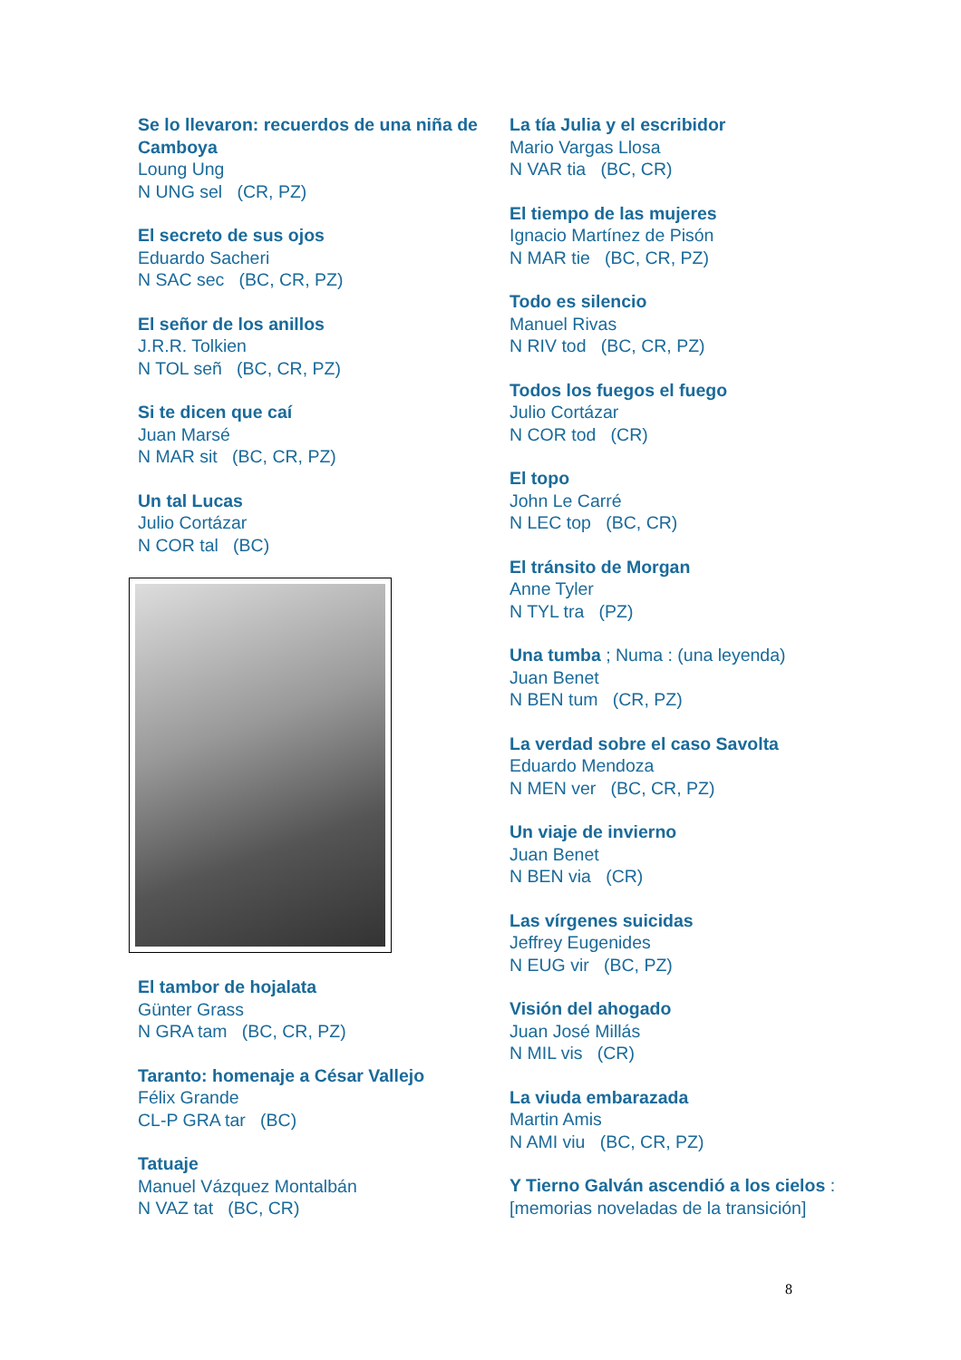Se lo llevaron: recuerdos de una niña de Camboya
Loung Ung
N UNG sel (CR, PZ)
El secreto de sus ojos
Eduardo Sacheri
N SAC sec (BC, CR, PZ)
El señor de los anillos
J.R.R. Tolkien
N TOL señ (BC, CR, PZ)
Si te dicen que caí
Juan Marsé
N MAR sit (BC, CR, PZ)
Un tal Lucas
Julio Cortázar
N COR tal (BC)
El tambor de hojalata
Günter Grass
N GRA tam (BC, CR, PZ)
Taranto: homenaje a César Vallejo
Félix Grande
CL-P GRA tar (BC)
Tatuaje
Manuel Vázquez Montalbán
N VAZ tat (BC, CR)
La tía Julia y el escribidor
Mario Vargas Llosa
N VAR tia (BC, CR)
El tiempo de las mujeres
Ignacio Martínez de Pisón
N MAR tie (BC, CR, PZ)
Todo es silencio
Manuel Rivas
N RIV tod (BC, CR, PZ)
Todos los fuegos el fuego
Julio Cortázar
N COR tod (CR)
El topo
John Le Carré
N LEC top (BC, CR)
El tránsito de Morgan
Anne Tyler
N TYL tra (PZ)
Una tumba ; Numa : (una leyenda)
Juan Benet
N BEN tum (CR, PZ)
La verdad sobre el caso Savolta
Eduardo Mendoza
N MEN ver (BC, CR, PZ)
Un viaje de invierno
Juan Benet
N BEN via (CR)
Las vírgenes suicidas
Jeffrey Eugenides
N EUG vir (BC, PZ)
Visión del ahogado
Juan José Millás
N MIL vis (CR)
La viuda embarazada
Martin Amis
N AMI viu (BC, CR, PZ)
Y Tierno Galván ascendió a los cielos : [memorias noveladas de la transición]
8